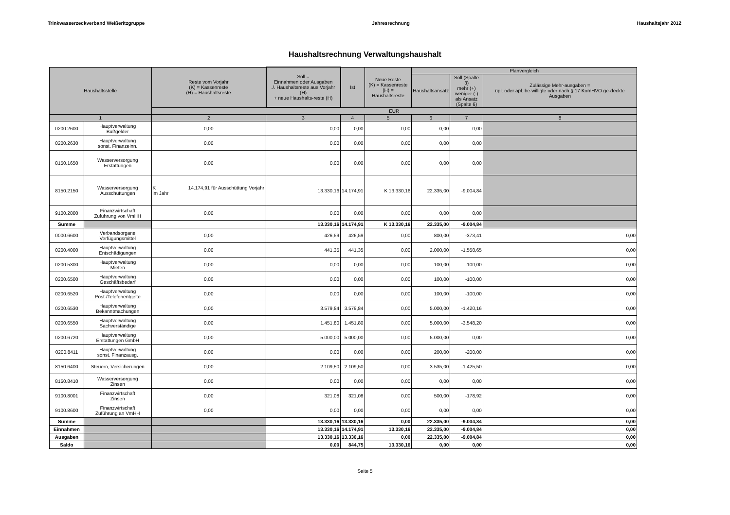Trinkwasserzeckverband Weißeritzgruppe Jahresrechnung Haushaltsjahr 2012
Haushaltsrechnung Verwaltungshaushalt
| Haushaltsstelle | | Reste vom Vorjahr (K) = Kassenreste (H) = Haushaltsreste | Soll = Einnahmen oder Ausgaben ./. Haushaltsreste aus Vorjahr (H) + neue Haushalts-reste (H) | Ist | Neue Reste (K) = Kassenreste (H) = Haushaltsreste | Planvergleich | | |
| --- | --- | --- | --- | --- | --- | --- | --- | --- |
| | | | | | | Haushaltsansatz | Soll (Spalte 3) mehr (+) weniger (-) als Ansatz (Spalte 6) | Zulässige Mehr-ausgaben = üpl. oder apl. be-willigte oder nach § 17 KomHVO ge-deckte Ausgaben |
| | | EUR | | | | | | |
| 1 | | 2 | 3 | 4 | 5 | 6 | 7 | 8 |
| 0200.2600 | Hauptverwaltung Bußgelder | 0,00 | 0,00 | 0,00 | 0,00 | 0,00 | 0,00 | |
| 0200.2630 | Hauptverwaltung sonst. Finanzeinn. | 0,00 | 0,00 | 0,00 | 0,00 | 0,00 | 0,00 | |
| 8150.1650 | Wasserversorgung Erstattungen | 0,00 | 0,00 | 0,00 | 0,00 | 0,00 | 0,00 | |
| 8150.2150 | Wasserversorgung Ausschüttungen | K 14.174,91 für Ausschüttung Vorjahr im Jahr | 13.330,16 | 14.174,91 | K 13.330,16 | 22.335,00 | -9.004,84 | |
| 9100.2800 | Finanzwirtschaft Zuführung von VmHH | 0,00 | 0,00 | 0,00 | 0,00 | 0,00 | 0,00 | |
| Summe | | | 13.330,16 | 14.174,91 | K 13.330,16 | 22.335,00 | -9.004,84 | |
| 0000.6600 | Verbandsorgane Verfügungsmittel | 0,00 | 426,59 | 426,59 | 0,00 | 800,00 | -373,41 | 0,00 |
| 0200.4000 | Hauptverwaltung Entschädigungen | 0,00 | 441,35 | 441,35 | 0,00 | 2.000,00 | -1.558,65 | 0,00 |
| 0200.5300 | Hauptverwaltung Mieten | 0,00 | 0,00 | 0,00 | 0,00 | 100,00 | -100,00 | 0,00 |
| 0200.6500 | Hauptverwaltung Geschäftsbedarf | 0,00 | 0,00 | 0,00 | 0,00 | 100,00 | -100,00 | 0,00 |
| 0200.6520 | Hauptverwaltung Post-/Telefonentgelte | 0,00 | 0,00 | 0,00 | 0,00 | 100,00 | -100,00 | 0,00 |
| 0200.6530 | Hauptverwaltung Bekanntmachungen | 0,00 | 3.579,84 | 3.579,84 | 0,00 | 5.000,00 | -1.420,16 | 0,00 |
| 0200.6550 | Hauptverwaltung Sachverständige | 0,00 | 1.451,80 | 1.451,80 | 0,00 | 5.000,00 | -3.548,20 | 0,00 |
| 0200.6720 | Hauptverwaltung Erstattungen GmbH | 0,00 | 5.000,00 | 5.000,00 | 0,00 | 5.000,00 | 0,00 | 0,00 |
| 0200.8411 | Hauptverwaltung sonst. Finanzausg. | 0,00 | 0,00 | 0,00 | 0,00 | 200,00 | -200,00 | 0,00 |
| 8150.6400 | Steuern, Versicherungen | 0,00 | 2.109,50 | 2.109,50 | 0,00 | 3.535,00 | -1.425,50 | 0,00 |
| 8150.8410 | Wasserversorgung Zinsen | 0,00 | 0,00 | 0,00 | 0,00 | 0,00 | 0,00 | 0,00 |
| 9100.8001 | Finanzwirtschaft Zinsen | 0,00 | 321,08 | 321,08 | 0,00 | 500,00 | -178,92 | 0,00 |
| 9100.8600 | Finanzwirtschaft Zuführung an VmHH | 0,00 | 0,00 | 0,00 | 0,00 | 0,00 | 0,00 | 0,00 |
| Summe | | | 13.330,16 | 13.330,16 | 0,00 | 22.335,00 | -9.004,84 | 0,00 |
| Einnahmen | | | 13.330,16 | 14.174,91 | 13.330,16 | 22.335,00 | -9.004,84 | 0,00 |
| Ausgaben | | | 13.330,16 | 13.330,16 | 0,00 | 22.335,00 | -9.004,84 | 0,00 |
| Saldo | | | 0,00 | 844,75 | 13.330,16 | 0,00 | 0,00 | 0,00 |
Seite 5